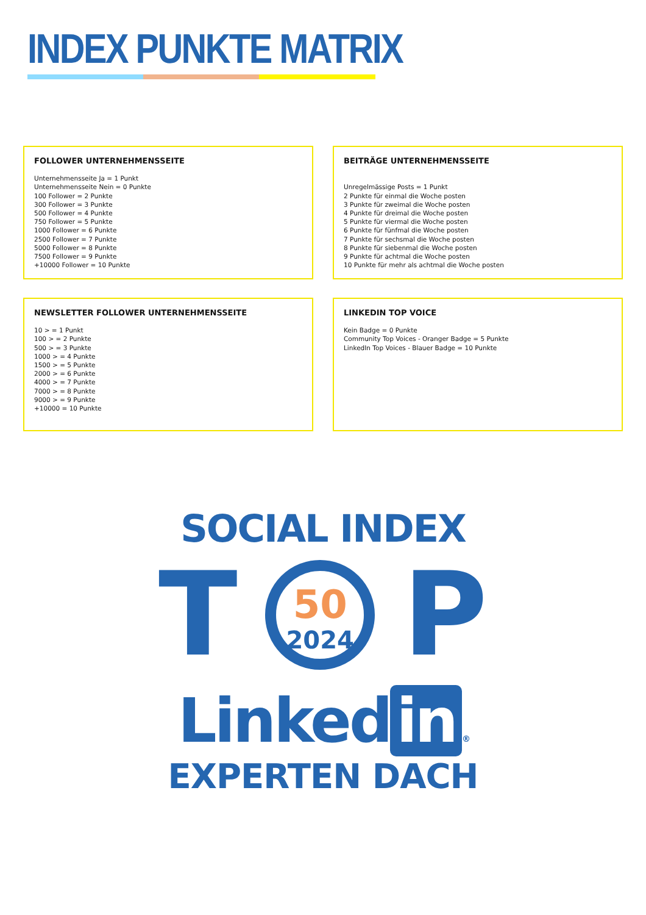INDEX PUNKTE MATRIX
FOLLOWER UNTERNEHMENSSEITE
Unternehmensseite Ja = 1 Punkt
Unternehmensseite Nein = 0 Punkte
100 Follower = 2 Punkte
300 Follower = 3 Punkte
500 Follower = 4 Punkte
750 Follower = 5 Punkte
1000 Follower = 6 Punkte
2500 Follower = 7 Punkte
5000 Follower = 8 Punkte
7500 Follower = 9 Punkte
+10000 Follower = 10 Punkte
BEITRÄGE UNTERNEHMENSSEITE
Unregelmässige Posts = 1 Punkt
2 Punkte für einmal die Woche posten
3 Punkte für zweimal die Woche posten
4 Punkte für dreimal die Woche posten
5 Punkte für viermal die Woche posten
6 Punkte für fünfmal die Woche posten
7 Punkte für sechsmal die Woche posten
8 Punkte für siebenmal die Woche posten
9 Punkte für achtmal die Woche posten
10 Punkte für mehr als achtmal die Woche posten
NEWSLETTER FOLLOWER UNTERNEHMENSSEITE
10 > = 1 Punkt
100 > = 2 Punkte
500 > = 3 Punkte
1000 > = 4 Punkte
1500 > = 5 Punkte
2000 > = 6 Punkte
4000 > = 7 Punkte
7000 > = 8 Punkte
9000 > = 9 Punkte
+10000 = 10 Punkte
LINKEDIN TOP VOICE
Kein Badge = 0 Punkte
Community Top Voices - Oranger Badge = 5 Punkte
LinkedIn Top Voices - Blauer Badge = 10 Punkte
SOCIAL INDEX
T 50
2024 P
Linked in ®
EXPERTEN DACH